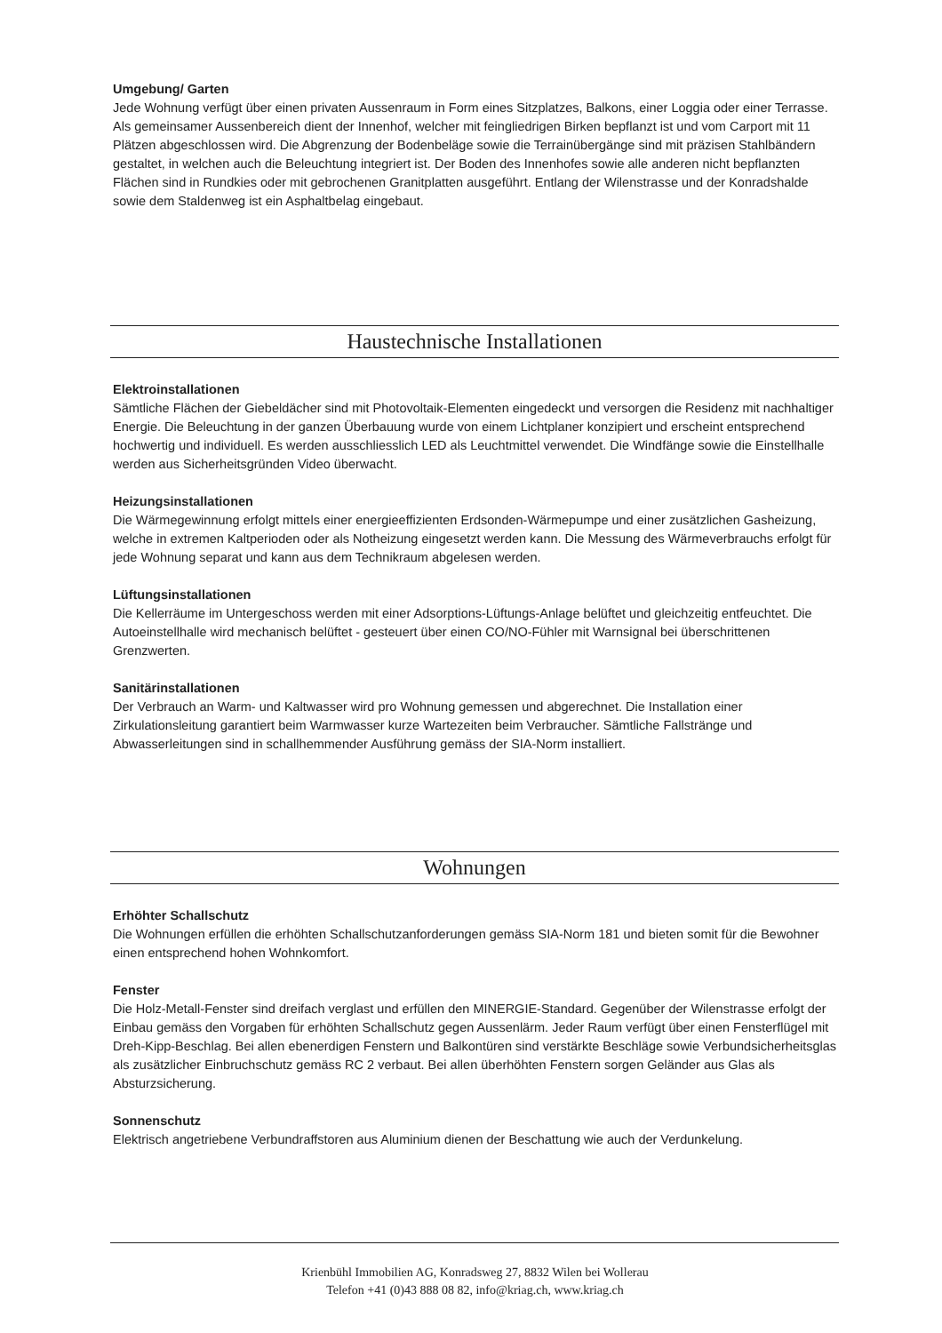Umgebung/ Garten
Jede Wohnung verfügt über einen privaten Aussenraum in Form eines Sitzplatzes, Balkons, einer Loggia oder einer Terrasse. Als gemeinsamer Aussenbereich dient der Innenhof, welcher mit feingliedrigen Birken bepflanzt ist und vom Carport mit 11 Plätzen abgeschlossen wird. Die Abgrenzung der Bodenbeläge sowie die Terrainübergänge sind mit präzisen Stahlbändern gestaltet, in welchen auch die Beleuchtung integriert ist. Der Boden des Innenhofes sowie alle anderen nicht bepflanzten Flächen sind in Rundkies oder mit gebrochenen Granitplatten ausgeführt. Entlang der Wilenstrasse und der Konradshalde sowie dem Staldenweg ist ein Asphaltbelag eingebaut.
Haustechnische Installationen
Elektroinstallationen
Sämtliche Flächen der Giebeldächer sind mit Photovoltaik-Elementen eingedeckt und versorgen die Residenz mit nachhaltiger Energie. Die Beleuchtung in der ganzen Überbauung wurde von einem Lichtplaner konzipiert und erscheint entsprechend hochwertig und individuell. Es werden ausschliesslich LED als Leuchtmittel verwendet. Die Windfänge sowie die Einstellhalle werden aus Sicherheitsgründen Video überwacht.
Heizungsinstallationen
Die Wärmegewinnung erfolgt mittels einer energieeffizienten Erdsonden-Wärmepumpe und einer zusätzlichen Gasheizung, welche in extremen Kaltperioden oder als Notheizung eingesetzt werden kann. Die Messung des Wärmeverbrauchs erfolgt für jede Wohnung separat und kann aus dem Technikraum abgelesen werden.
Lüftungsinstallationen
Die Kellerräume im Untergeschoss werden mit einer Adsorptions-Lüftungs-Anlage belüftet und gleichzeitig entfeuchtet. Die Autoeinstellhalle wird mechanisch belüftet - gesteuert über einen CO/NO-Fühler mit Warnsignal bei überschrittenen Grenzwerten.
Sanitärinstallationen
Der Verbrauch an Warm- und Kaltwasser wird pro Wohnung gemessen und abgerechnet. Die Installation einer Zirkulationsleitung garantiert beim Warmwasser kurze Wartezeiten beim Verbraucher. Sämtliche Fallstränge und Abwasserleitungen sind in schallhemmender Ausführung gemäss der SIA-Norm installiert.
Wohnungen
Erhöhter Schallschutz
Die Wohnungen erfüllen die erhöhten Schallschutzanforderungen gemäss SIA-Norm 181 und bieten somit für die Bewohner einen entsprechend hohen Wohnkomfort.
Fenster
Die Holz-Metall-Fenster sind dreifach verglast und erfüllen den MINERGIE-Standard. Gegenüber der Wilenstrasse erfolgt der Einbau gemäss den Vorgaben für erhöhten Schallschutz gegen Aussenlärm. Jeder Raum verfügt über einen Fensterflügel mit Dreh-Kipp-Beschlag. Bei allen ebenerdigen Fenstern und Balkontüren sind verstärkte Beschläge sowie Verbundsicherheitsglas als zusätzlicher Einbruchschutz gemäss RC 2 verbaut. Bei allen überhöhten Fenstern sorgen Geländer aus Glas als Absturzsicherung.
Sonnenschutz
Elektrisch angetriebene Verbundraffstoren aus Aluminium dienen der Beschattung wie auch der Verdunkelung.
Krienbühl Immobilien AG, Konradsweg 27, 8832 Wilen bei Wollerau
Telefon +41 (0)43 888 08 82, info@kriag.ch, www.kriag.ch